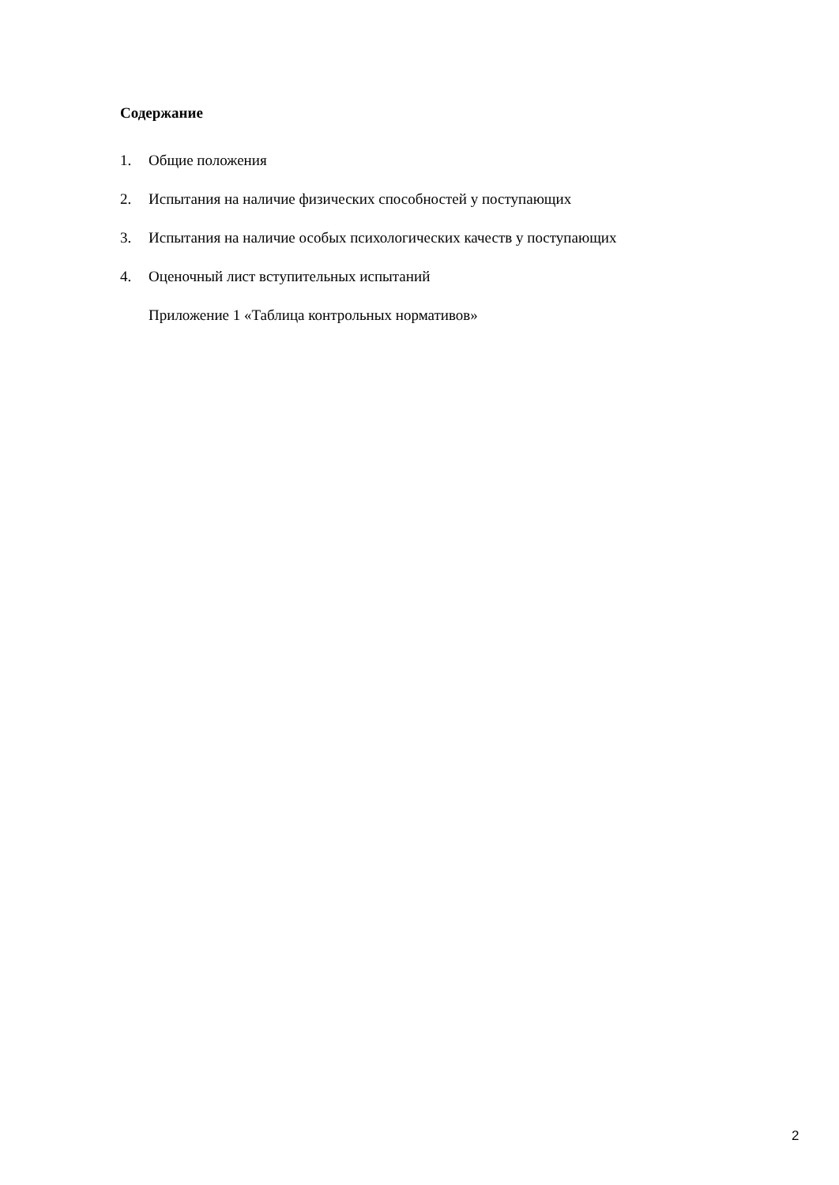Содержание
1. Общие положения
2. Испытания на наличие физических способностей у поступающих
3. Испытания на наличие особых психологических качеств у поступающих
4. Оценочный лист вступительных испытаний
Приложение 1 «Таблица контрольных нормативов»
2